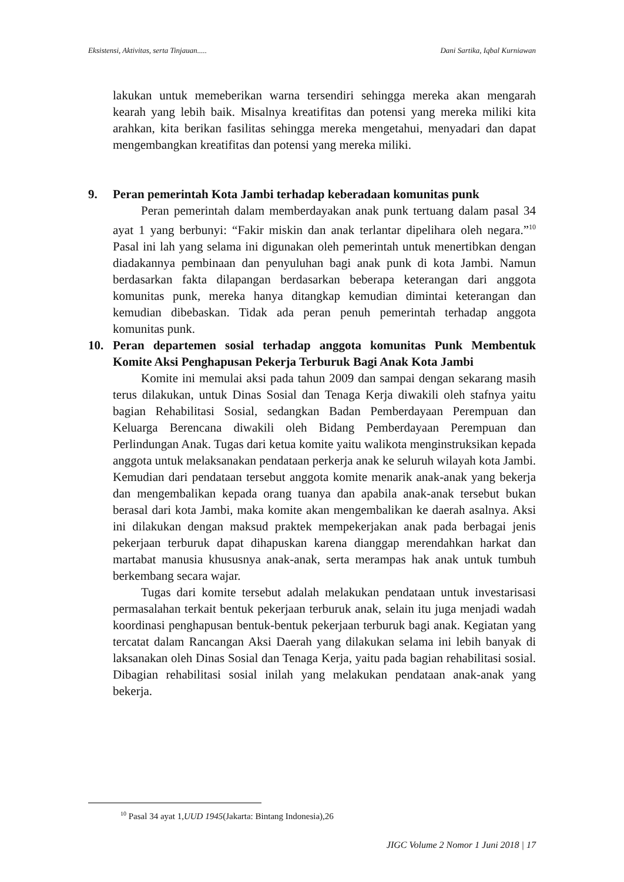Eksistensi, Aktivitas, serta Tinjauan..... Dani Sartika, Iqbal Kurniawan
lakukan untuk memeberikan warna tersendiri sehingga mereka akan mengarah kearah yang lebih baik. Misalnya kreatifitas dan potensi yang mereka miliki kita arahkan, kita berikan fasilitas sehingga mereka mengetahui, menyadari dan dapat mengembangkan kreatifitas dan potensi yang mereka miliki.
9. Peran pemerintah Kota Jambi terhadap keberadaan komunitas punk
Peran pemerintah dalam memberdayakan anak punk tertuang dalam pasal 34 ayat 1 yang berbunyi: “Fakir miskin dan anak terlantar dipelihara oleh negara.”<sup>10</sup> Pasal ini lah yang selama ini digunakan oleh pemerintah untuk menertibkan dengan diadakannya pembinaan dan penyuluhan bagi anak punk di kota Jambi. Namun berdasarkan fakta dilapangan berdasarkan beberapa keterangan dari anggota komunitas punk, mereka hanya ditangkap kemudian dimintai keterangan dan kemudian dibebaskan. Tidak ada peran penuh pemerintah terhadap anggota komunitas punk.
10. Peran departemen sosial terhadap anggota komunitas Punk Membentuk Komite Aksi Penghapusan Pekerja Terburuk Bagi Anak Kota Jambi
Komite ini memulai aksi pada tahun 2009 dan sampai dengan sekarang masih terus dilakukan, untuk Dinas Sosial dan Tenaga Kerja diwakili oleh stafnya yaitu bagian Rehabilitasi Sosial, sedangkan Badan Pemberdayaan Perempuan dan Keluarga Berencana diwakili oleh Bidang Pemberdayaan Perempuan dan Perlindungan Anak. Tugas dari ketua komite yaitu walikota menginstruksikan kepada anggota untuk melaksanakan pendataan perkerja anak ke seluruh wilayah kota Jambi. Kemudian dari pendataan tersebut anggota komite menarik anak-anak yang bekerja dan mengembalikan kepada orang tuanya dan apabila anak-anak tersebut bukan berasal dari kota Jambi, maka komite akan mengembalikan ke daerah asalnya. Aksi ini dilakukan dengan maksud praktek mempekerjakan anak pada berbagai jenis pekerjaan terburuk dapat dihapuskan karena dianggap merendahkan harkat dan martabat manusia khususnya anak-anak, serta merampas hak anak untuk tumbuh berkembang secara wajar.
Tugas dari komite tersebut adalah melakukan pendataan untuk investarisasi permasalahan terkait bentuk pekerjaan terburuk anak, selain itu juga menjadi wadah koordinasi penghapusan bentuk-bentuk pekerjaan terburuk bagi anak. Kegiatan yang tercatat dalam Rancangan Aksi Daerah yang dilakukan selama ini lebih banyak di laksanakan oleh Dinas Sosial dan Tenaga Kerja, yaitu pada bagian rehabilitasi sosial. Dibagian rehabilitasi sosial inilah yang melakukan pendataan anak-anak yang bekerja.
<sup>10</sup> Pasal 34 ayat 1,UUD 1945(Jakarta: Bintang Indonesia),26
JIGC Volume 2 Nomor 1 Juni 2018 | 17